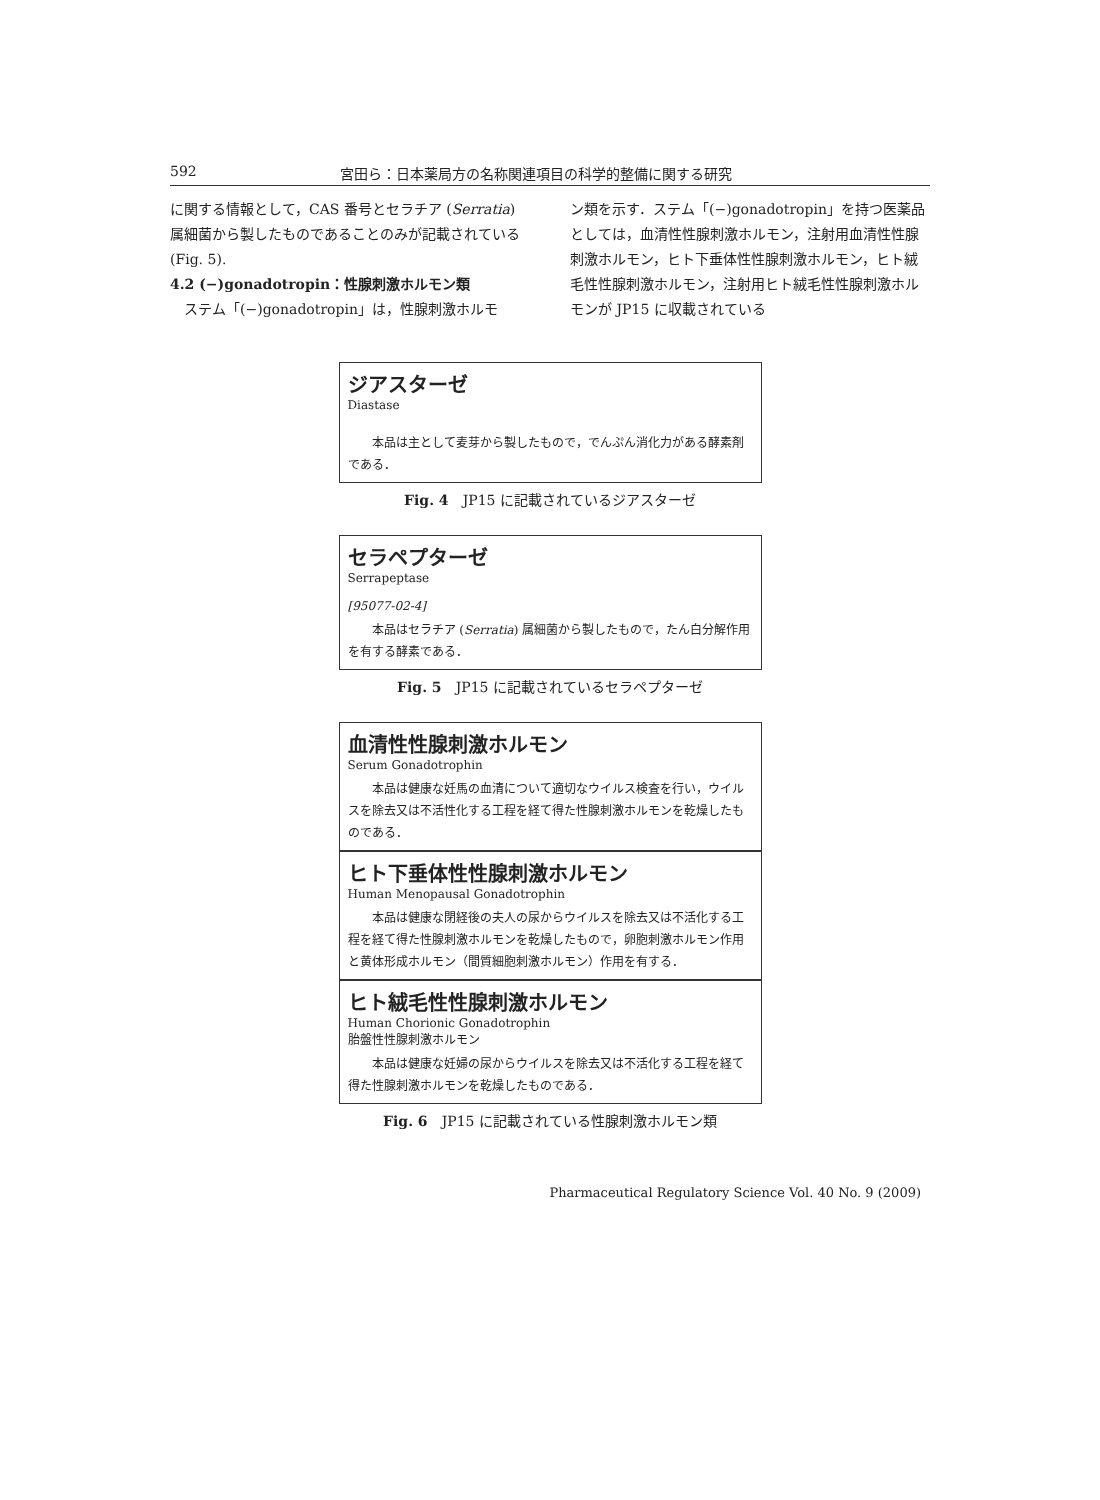592 宮田ら：日本薬局方の名称関連項目の科学的整備に関する研究
に関する情報として，CAS 番号とセラチア (Serratia) 属細菌から製したものであることのみが記載されている (Fig. 5).
4.2 (−)gonadotropin：性腺刺激ホルモン類
　ステム「(−)gonadotropin」は，性腺刺激ホルモ
ン類を示す．ステム「(−)gonadotropin」を持つ医薬品としては，血清性性腺刺激ホルモン，注射用血清性性腺刺激ホルモン，ヒト下垂体性性腺刺激ホルモン，ヒト絨毛性性腺刺激ホルモン，注射用ヒト絨毛性性腺刺激ホルモンが JP15 に収載されている
ジアスターゼ
Diastase
本品は主として麦芽から製したもので，でんぷん消化力がある酵素剤である．
Fig. 4　JP15 に記載されているジアスターゼ
セラペプターゼ
Serrapeptase
[95077-02-4]
本品はセラチア (Serratia) 属細菌から製したもので，たん白分解作用を有する酵素である．
Fig. 5　JP15 に記載されているセラペプターゼ
血清性性腺刺激ホルモン
Serum Gonadotrophin
本品は健康な妊馬の血清について適切なウイルス検査を行い，ウイルスを除去又は不活性化する工程を経て得た性腺刺激ホルモンを乾燥したものである．
ヒト下垂体性性腺刺激ホルモン
Human Menopausal Gonadotrophin
本品は健康な閉経後の夫人の尿からウイルスを除去又は不活化する工程を経て得た性腺刺激ホルモンを乾燥したもので，卵胞刺激ホルモン作用と黄体形成ホルモン（間質細胞刺激ホルモン）作用を有する．
ヒト絨毛性性腺刺激ホルモン
Human Chorionic Gonadotrophin
胎盤性性腺刺激ホルモン
本品は健康な妊婦の尿からウイルスを除去又は不活化する工程を経て得た性腺刺激ホルモンを乾燥したものである．
Fig. 6　JP15 に記載されている性腺刺激ホルモン類
Pharmaceutical Regulatory Science Vol. 40 No. 9 (2009)